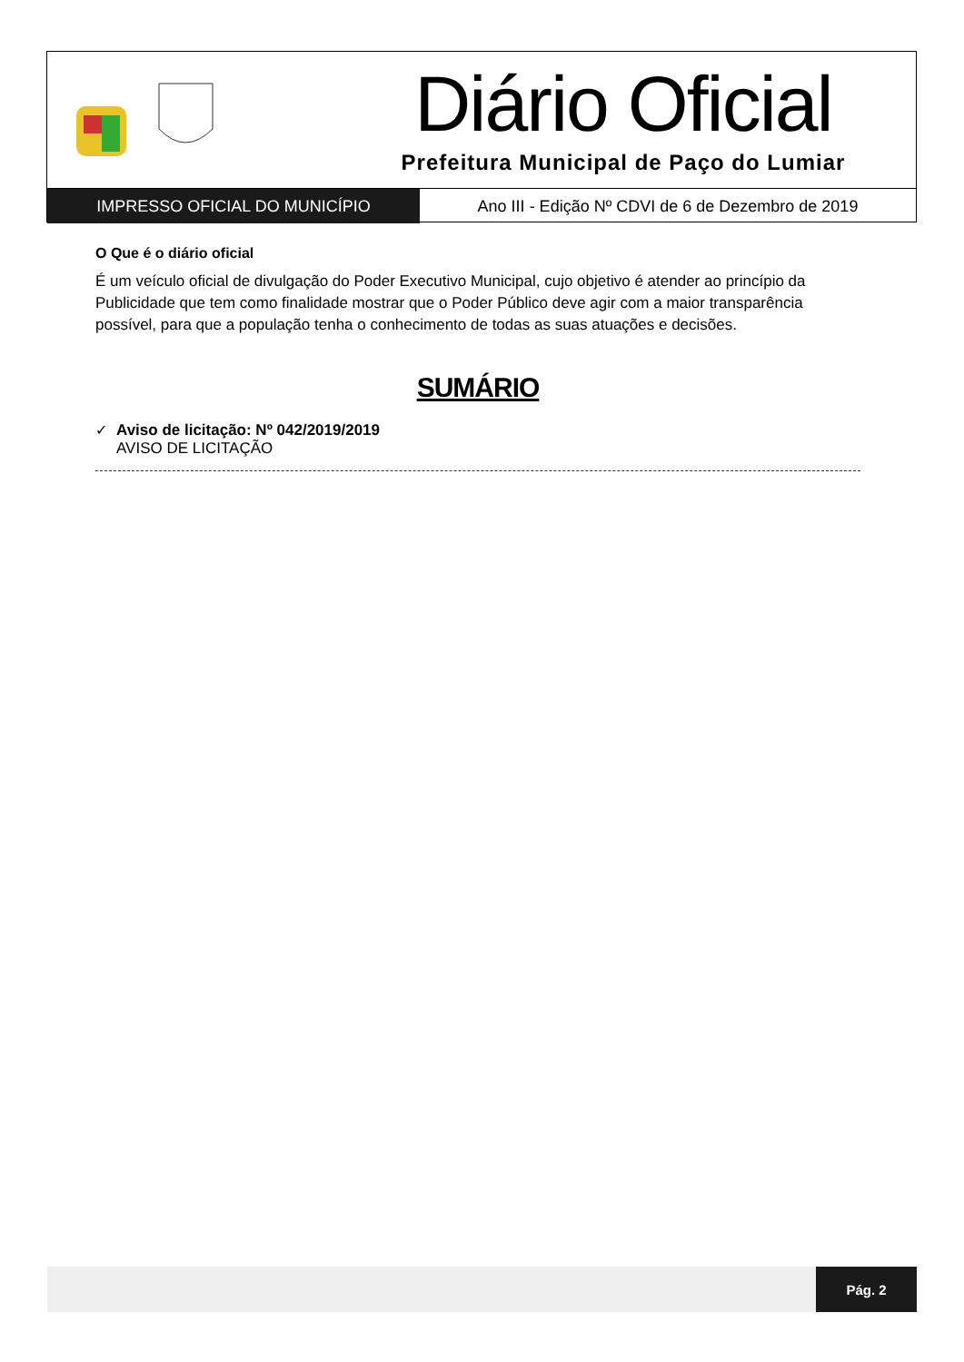Diário Oficial
Prefeitura Municipal de Paço do Lumiar
IMPRESSO OFICIAL DO MUNICÍPIO Ano III - Edição Nº CDVI de 6 de Dezembro de 2019
O Que é o diário oficial
É um veículo oficial de divulgação do Poder Executivo Municipal, cujo objetivo é atender ao princípio da Publicidade que tem como finalidade mostrar que o Poder Público deve agir com a maior transparência possível, para que a população tenha o conhecimento de todas as suas atuações e decisões.
SUMÁRIO
✓ Aviso de licitação: Nº 042/2019/2019
AVISO DE LICITAÇÃO
Pág. 2